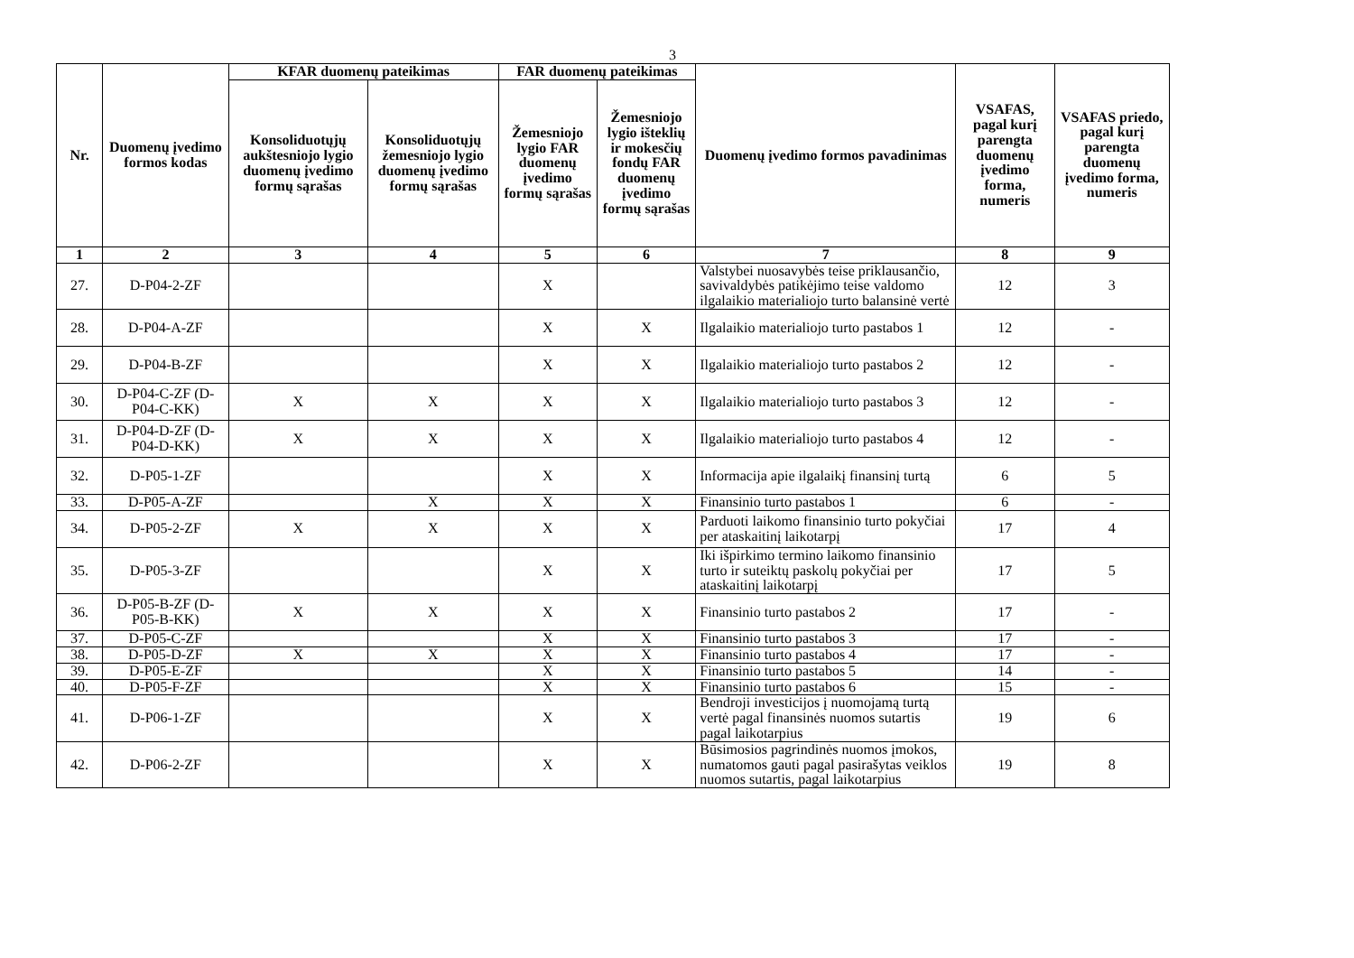3
| Nr. | Duomenų įvedimo formos kodas | KFAR duomenų pateikimas | | FAR duomenų pateikimas | | Duomenų įvedimo formos pavadinimas | VSAFAS, pagal kurį parengta duomenų įvedimo forma, numeris | VSAFAS priedo, pagal kurį parengta duomenų įvedimo forma, numeris |
| --- | --- | --- | --- | --- | --- | --- | --- | --- |
| | | Konsoliduotųjų aukštesniojo lygio duomenų įvedimo formų sąrašas | Konsoliduotųjų žemesniojo lygio duomenų įvedimo formų sąrašas | Žemesniojo lygio FAR duomenų įvedimo formų sąrašas | Žemesniojo lygio išteklių ir mokesčių fondų FAR duomenų įvedimo formų sąrašas | | | |
| 1 | 2 | 3 | 4 | 5 | 6 | 7 | 8 | 9 |
| 27. | D-P04-2-ZF | | | X | | Valstybei nuosavybės teise priklausančio, savivaldybės patikėjimo teise valdomo ilgalaikio materialiojo turto balansinė vertė | 12 | 3 |
| 28. | D-P04-A-ZF | | | X | X | Ilgalaikio materialiojo turto pastabos 1 | 12 | - |
| 29. | D-P04-B-ZF | | | X | X | Ilgalaikio materialiojo turto pastabos 2 | 12 | - |
| 30. | D-P04-C-ZF (D-P04-C-KK) | X | X | X | X | Ilgalaikio materialiojo turto pastabos 3 | 12 | - |
| 31. | D-P04-D-ZF (D-P04-D-KK) | X | X | X | X | Ilgalaikio materialiojo turto pastabos 4 | 12 | - |
| 32. | D-P05-1-ZF | | | X | X | Informacija apie ilgalaikį finansinį turtą | 6 | 5 |
| 33. | D-P05-A-ZF | | X | X | X | Finansinio turto pastabos 1 | 6 | - |
| 34. | D-P05-2-ZF | X | X | X | X | Parduoti laikomo finansinio turto pokyčiai per ataskaitinį laikotarpį | 17 | 4 |
| 35. | D-P05-3-ZF | | | X | X | Iki išpirkimo termino laikomo finansinio turto ir suteiktų paskolų pokyčiai per ataskaitinį laikotarpį | 17 | 5 |
| 36. | D-P05-B-ZF (D-P05-B-KK) | X | X | X | X | Finansinio turto pastabos 2 | 17 | - |
| 37. | D-P05-C-ZF | | | X | X | Finansinio turto pastabos 3 | 17 | - |
| 38. | D-P05-D-ZF | X | X | X | X | Finansinio turto pastabos 4 | 17 | - |
| 39. | D-P05-E-ZF | | | X | X | Finansinio turto pastabos 5 | 14 | - |
| 40. | D-P05-F-ZF | | | X | X | Finansinio turto pastabos 6 | 15 | - |
| 41. | D-P06-1-ZF | | | X | X | Bendroji investicijos į nuomojamą turtą vertė pagal finansinės nuomos sutartis pagal laikotarpius | 19 | 6 |
| 42. | D-P06-2-ZF | | | X | X | Būsimosios pagrindinės nuomos įmokos, numatomos gauti pagal pasirašytas veiklos nuomos sutartis, pagal laikotarpius | 19 | 8 |